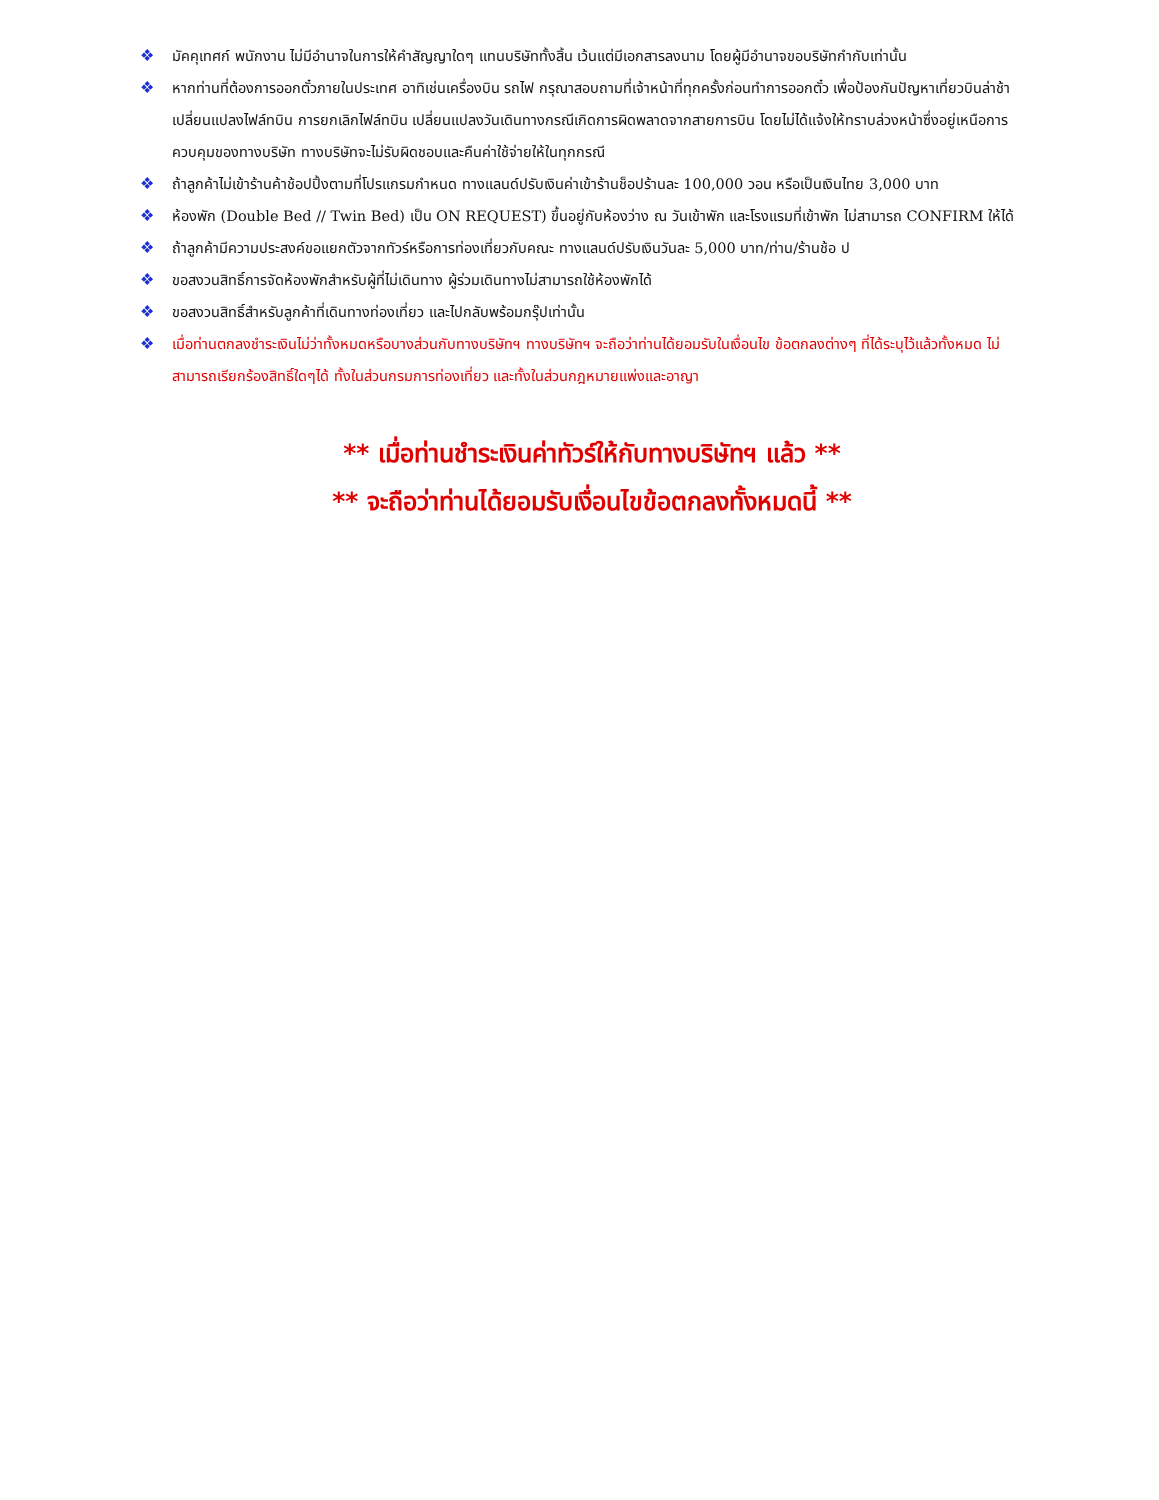❖ มัคคุเทศก์ พนักงาน ไม่มีอำนาจในการให้คำสัญญาใดๆ แทนบริษัททั้งสิ้น เว้นแต่มีเอกสารลงนาม โดยผู้มีอำนาจขอบริษัทกำกับเท่านั้น
❖ หากท่านที่ต้องการออกตั๋วภายในประเทศ อาทิเช่นเครื่องบิน รถไฟ กรุณาสอบถามที่เจ้าหน้าที่ทุกครั้งก่อนทำการออกตั๋ว เพื่อป้องกันปัญหาเที่ยวบินล่าช้า เปลี่ยนแปลงไฟล์ทบิน การยกเลิกไฟล์ทบิน เปลี่ยนแปลงวันเดินทางกรณีเกิดการผิดพลาดจากสายการบิน โดยไม่ได้แจ้งให้ทราบล่วงหน้าซึ่งอยู่เหนือการควบคุมของทางบริษัท ทางบริษัทจะไม่รับผิดชอบและคืนค่าใช้จ่ายให้ในทุกกรณี
❖ ถ้าลูกค้าไม่เข้าร้านค้าช้อปปิ้งตามที่โปรแกรมกำหนด ทางแลนด์ปรับเงินค่าเข้าร้านช็อปร้านละ 100,000 วอน หรือเป็นเงินไทย 3,000 บาท
❖ ห้องพัก (Double Bed // Twin Bed) เป็น ON REQUEST) ขึ้นอยู่กับห้องว่าง ณ วันเข้าพัก และโรงแรมที่เข้าพัก ไม่สามารถ CONFIRM ให้ได้
❖ ถ้าลูกค้ามีความประสงค์ขอแยกตัวจากทัวร์หรือการท่องเที่ยวกับคณะ ทางแลนด์ปรับเงินวันละ 5,000 บาท/ท่าน/ร้านช้อ ป
❖ ขอสงวนสิทธิ์การจัดห้องพักสำหรับผู้ที่ไม่เดินทาง ผู้ร่วมเดินทางไม่สามารถใช้ห้องพักได้
❖ ขอสงวนสิทธิ์สำหรับลูกค้าที่เดินทางท่องเที่ยว และไปกลับพร้อมกรุ๊ปเท่านั้น
❖ เมื่อท่านตกลงชำระเงินไม่ว่าทั้งหมดหรือบางส่วนกับทางบริษัทฯ ทางบริษัทฯ จะถือว่าท่านได้ยอมรับในเงื่อนไข ข้อตกลงต่างๆ ที่ได้ระบุไว้แล้วทั้งหมด ไม่สามารถเรียกร้องสิทธิ์ใดๆได้ ทั้งในส่วนกรมการท่องเที่ยว และทั้งในส่วนกฎหมายแพ่งและอาญา
** เมื่อท่านชำระเงินค่าทัวร์ให้กับทางบริษัทฯ แล้ว **
** จะถือว่าท่านได้ยอมรับเงื่อนไขข้อตกลงทั้งหมดนี้ **